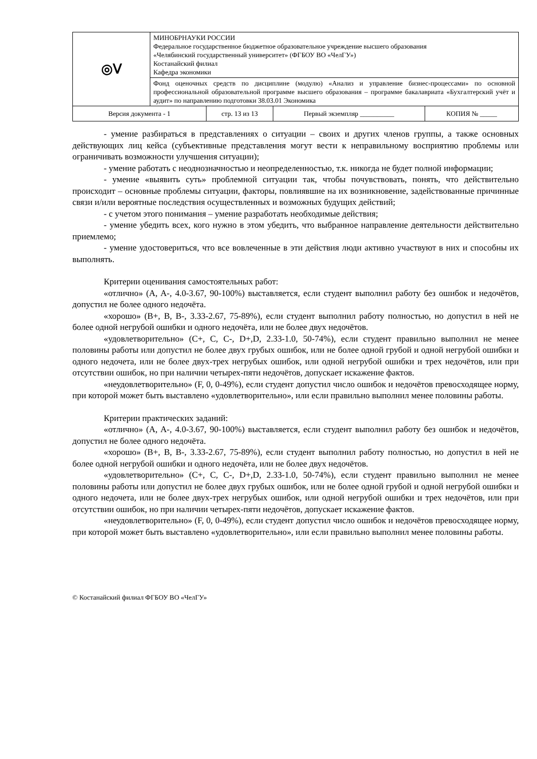| ◎ᐯ | МИНОБРНАУКИ РОССИИ Федеральное государственное бюджетное образовательное учреждение высшего образования «Челябинский государственный университет» (ФГБОУ ВО «ЧелГУ») Костанайский филиал Кафедра экономики | | | |
| | Фонд оценочных средств по дисциплине (модулю) «Анализ и управление бизнес-процессами» по основной профессиональной образовательной программе высшего образования – программе бакалавриата «Бухгалтерский учёт и аудит» по направлению подготовки 38.03.01 Экономика | | | |
| Версия документа - 1 | | стр. 13 из 13 | Первый экземпляр __________ | КОПИЯ № _____ |
- умение разбираться в представлениях о ситуации – своих и других членов группы, а также основных действующих лиц кейса (субъективные представления могут вести к неправильному восприятию проблемы или ограничивать возможности улучшения ситуации);
- умение работать с неоднозначностью и неопределенностью, т.к. никогда не будет полной информации;
- умение «выявить суть» проблемной ситуации так, чтобы почувствовать, понять, что действительно происходит – основные проблемы ситуации, факторы, повлиявшие на их возникновение, задействованные причинные связи и/или вероятные последствия осуществленных и возможных будущих действий;
- с учетом этого понимания – умение разработать необходимые действия;
- умение убедить всех, кого нужно в этом убедить, что выбранное направление деятельности действительно приемлемо;
- умение удостовериться, что все вовлеченные в эти действия люди активно участвуют в них и способны их выполнять.
Критерии оценивания самостоятельных работ:
«отлично» (A, A-, 4.0-3.67, 90-100%) выставляется, если студент выполнил работу без ошибок и недочётов, допустил не более одного недочёта.
«хорошо» (B+, B, B-, 3.33-2.67, 75-89%), если студент выполнил работу полностью, но допустил в ней не более одной негрубой ошибки и одного недочёта, или не более двух недочётов.
«удовлетворительно» (C+, C, C-, D+,D, 2.33-1.0, 50-74%), если студент правильно выполнил не менее половины работы или допустил не более двух грубых ошибок, или не более одной грубой и одной негрубой ошибки и одного недочета, или не более двух-трех негрубых ошибок, или одной негрубой ошибки и трех недочётов, или при отсутствии ошибок, но при наличии четырех-пяти недочётов, допускает искажение фактов.
«неудовлетворительно» (F, 0, 0-49%), если студент допустил число ошибок и недочётов превосходящее норму, при которой может быть выставлено «удовлетворительно», или если правильно выполнил менее половины работы.
Критерии практических заданий:
«отлично» (A, A-, 4.0-3.67, 90-100%) выставляется, если студент выполнил работу без ошибок и недочётов, допустил не более одного недочёта.
«хорошо» (B+, B, B-, 3.33-2.67, 75-89%), если студент выполнил работу полностью, но допустил в ней не более одной негрубой ошибки и одного недочёта, или не более двух недочётов.
«удовлетворительно» (C+, C, C-, D+,D, 2.33-1.0, 50-74%), если студент правильно выполнил не менее половины работы или допустил не более двух грубых ошибок, или не более одной грубой и одной негрубой ошибки и одного недочета, или не более двух-трех негрубых ошибок, или одной негрубой ошибки и трех недочётов, или при отсутствии ошибок, но при наличии четырех-пяти недочётов, допускает искажение фактов.
«неудовлетворительно» (F, 0, 0-49%), если студент допустил число ошибок и недочётов превосходящее норму, при которой может быть выставлено «удовлетворительно», или если правильно выполнил менее половины работы.
© Костанайский филиал ФГБОУ ВО «ЧелГУ»